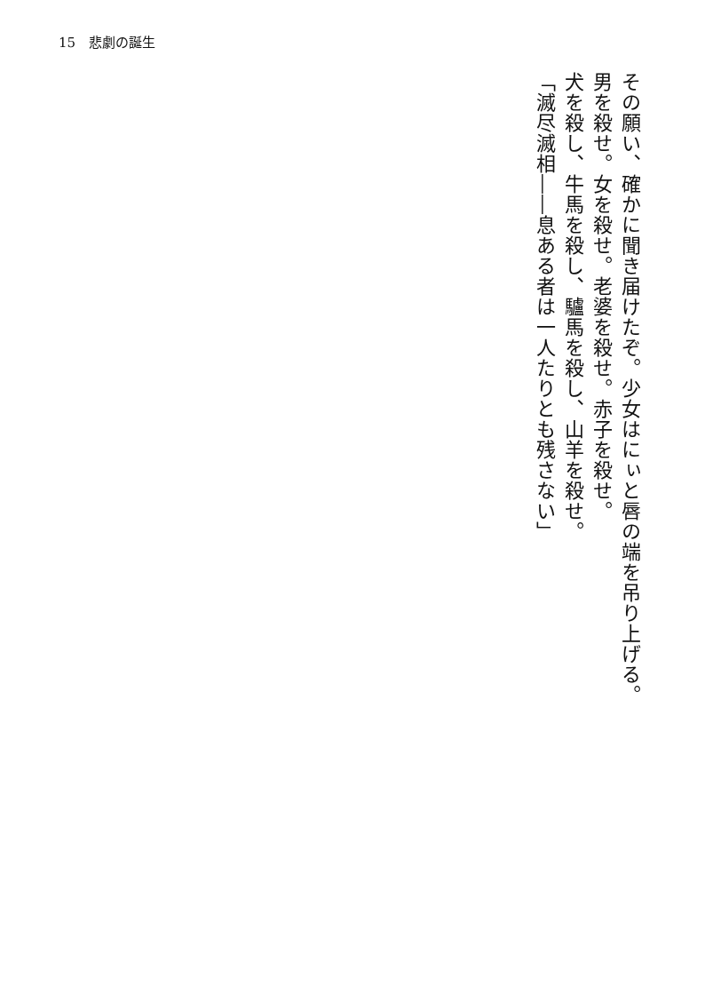15　悲劇の誕生
その願い、確かに聞き届けたぞ。少女はにぃと唇の端を吊り上げる。
男を殺せ。女を殺せ。老婆を殺せ。赤子を殺せ。
犬を殺し、牛馬を殺し、驢馬を殺し、山羊を殺せ。
「滅尽滅相――息ある者は一人たりとも残さない」